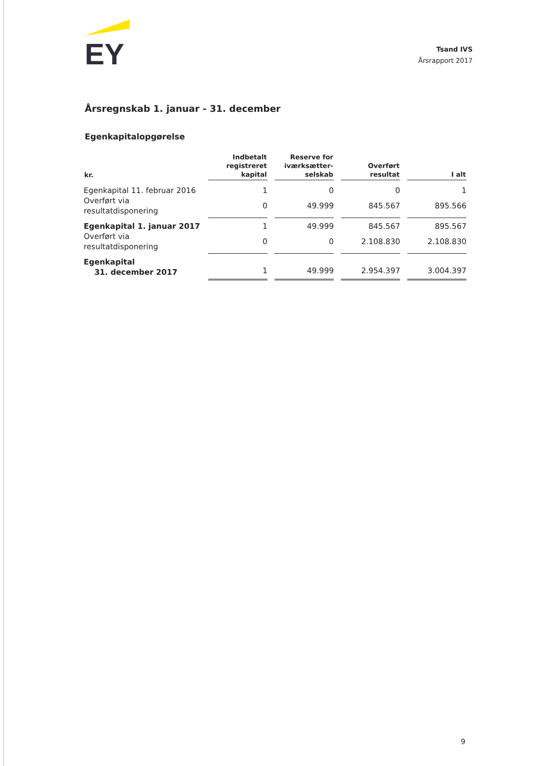EY
Tsand IVS
Årsrapport 2017
Årsregnskab 1. januar - 31. december
Egenkapitalopgørelse
| kr. | Indbetalt registreret kapital | Reserve for iværksætter- selskab | Overført resultat | I alt |
| --- | --- | --- | --- | --- |
| Egenkapital 11. februar 2016 | 1 | 0 | 0 | 1 |
| Overført via resultatdisponering | 0 | 49.999 | 845.567 | 895.566 |
| Egenkapital 1. januar 2017 | 1 | 49.999 | 845.567 | 895.567 |
| Overført via resultatdisponering | 0 | 0 | 2.108.830 | 2.108.830 |
| Egenkapital 31. december 2017 | 1 | 49.999 | 2.954.397 | 3.004.397 |
9